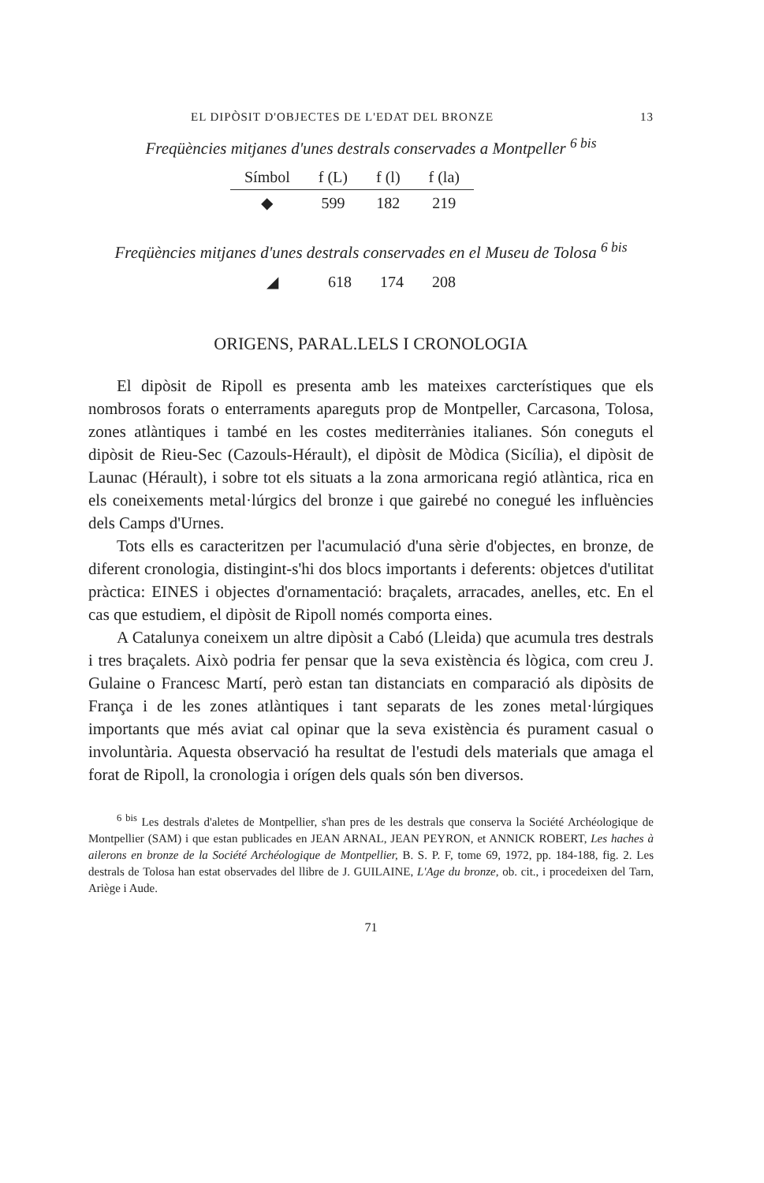EL DIPÒSIT D'OBJECTES DE L'EDAT DEL BRONZE 13
Freqüències mitjanes d'unes destrals conservades a Montpeller <sup>6 bis</sup>
| Símbol | f (L) | f (l) | f (la) |
| --- | --- | --- | --- |
| ◆ | 599 | 182 | 219 |
Freqüències mitjanes d'unes destrals conservades en el Museu de Tolosa <sup>6 bis</sup>
| ◢ | 618 | 174 | 208 |
ORIGENS, PARAL.LELS I CRONOLOGIA
El dipòsit de Ripoll es presenta amb les mateixes carcterístiques que els nombrosos forats o enterraments apareguts prop de Montpeller, Carcasona, Tolosa, zones atlàntiques i també en les costes mediterrànies italianes. Són coneguts el dipòsit de Rieu-Sec (Cazouls-Hérault), el dipòsit de Mòdica (Sicília), el dipòsit de Launac (Hérault), i sobre tot els situats a la zona armoricana regió atlàntica, rica en els coneixements metal·lúrgics del bronze i que gairebé no conegué les influències dels Camps d'Urnes.
Tots ells es caracteritzen per l'acumulació d'una sèrie d'objectes, en bronze, de diferent cronologia, distingint-s'hi dos blocs importants i deferents: objetces d'utilitat pràctica: EINES i objectes d'ornamentació: braçalets, arracades, anelles, etc. En el cas que estudiem, el dipòsit de Ripoll només comporta eines.
A Catalunya coneixem un altre dipòsit a Cabó (Lleida) que acumula tres destrals i tres braçalets. Això podria fer pensar que la seva existència és lògica, com creu J. Gulaine o Francesc Martí, però estan tan distanciats en comparació als dipòsits de França i de les zones atlàntiques i tant separats de les zones metal·lúrgiques importants que més aviat cal opinar que la seva existència és purament casual o involuntària. Aquesta observació ha resultat de l'estudi dels materials que amaga el forat de Ripoll, la cronologia i orígen dels quals són ben diversos.
<sup>6 bis</sup> Les destrals d'aletes de Montpellier, s'han pres de les destrals que conserva la Société Archéologique de Montpellier (SAM) i que estan publicades en JEAN ARNAL, JEAN PEYRON, et ANNICK ROBERT, Les haches à ailerons en bronze de la Société Archéologique de Montpellier, B. S. P. F, tome 69, 1972, pp. 184-188, fig. 2. Les destrals de Tolosa han estat observades del llibre de J. GUILAINE, L'Age du bronze, ob. cit., i procedeixen del Tarn, Ariège i Aude.
71